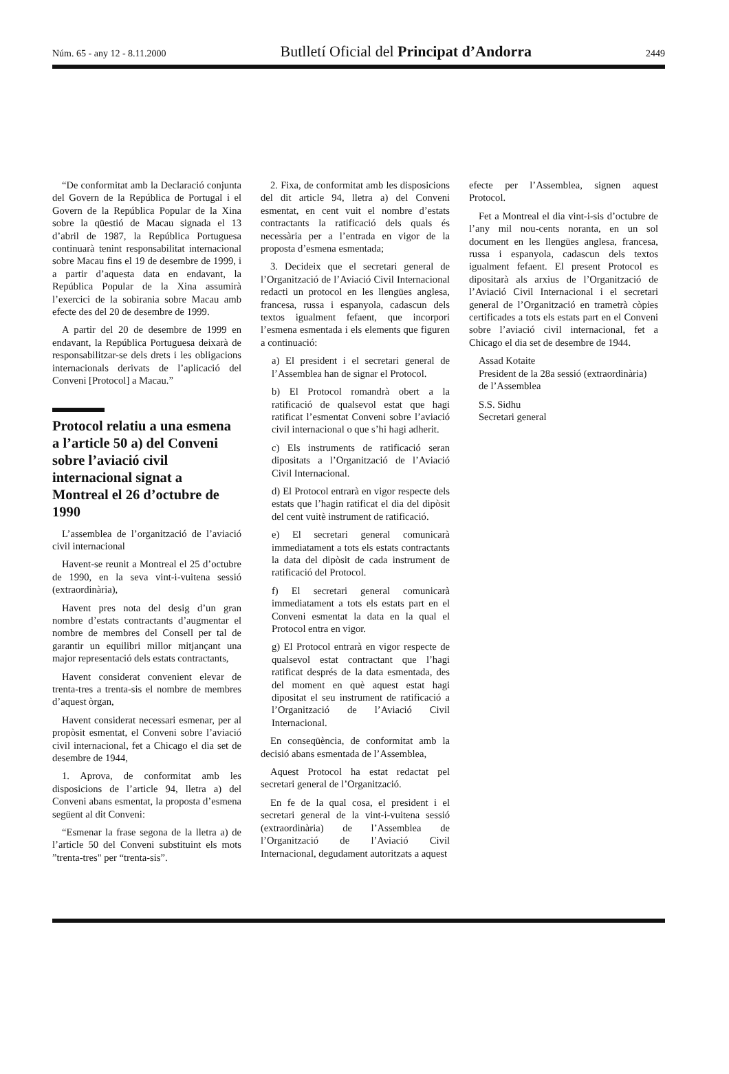Núm. 65 - any 12 - 8.11.2000 Butlletí Oficial del Principat d’Andorra 2449
“De conformitat amb la Declaració conjunta del Govern de la República de Portugal i el Govern de la República Popular de la Xina sobre la qüestió de Macau signada el 13 d’abril de 1987, la República Portuguesa continuarà tenint responsabilitat internacional sobre Macau fins el 19 de desembre de 1999, i a partir d’aquesta data en endavant, la República Popular de la Xina assumirà l’exercici de la sobirania sobre Macau amb efecte des del 20 de desembre de 1999.
A partir del 20 de desembre de 1999 en endavant, la República Portuguesa deixarà de responsabilitzar-se dels drets i les obligacions internacionals derivats de l’aplicació del Conveni [Protocol] a Macau.”
Protocol relatiu a una esmena a l’article 50 a) del Conveni sobre l’aviació civil internacional signat a Montreal el 26 d’octubre de 1990
L’assemblea de l’organització de l’aviació civil internacional
Havent-se reunit a Montreal el 25 d’octubre de 1990, en la seva vint-i-vuitena sessió (extraordinària),
Havent pres nota del desig d’un gran nombre d’estats contractants d’augmentar el nombre de membres del Consell per tal de garantir un equilibri millor mitjançant una major representació dels estats contractants,
Havent considerat convenient elevar de trenta-tres a trenta-sis el nombre de membres d’aquest òrgan,
Havent considerat necessari esmenar, per al propòsit esmentat, el Conveni sobre l’aviació civil internacional, fet a Chicago el dia set de desembre de 1944,
1. Aprova, de conformitat amb les disposicions de l’article 94, lletra a) del Conveni abans esmentat, la proposta d’esmena següent al dit Conveni:
“Esmenar la frase segona de la lletra a) de l’article 50 del Conveni substituint els mots ”trenta-tres" per “trenta-sis”.
2. Fixa, de conformitat amb les disposicions del dit article 94, lletra a) del Conveni esmentat, en cent vuit el nombre d’estats contractants la ratificació dels quals és necessària per a l’entrada en vigor de la proposta d’esmena esmentada;
3. Decideix que el secretari general de l’Organització de l’Aviació Civil Internacional redacti un protocol en les llengües anglesa, francesa, russa i espanyola, cadascun dels textos igualment fefaent, que incorpori l’esmena esmentada i els elements que figuren a continuació:
a) El president i el secretari general de l’Assemblea han de signar el Protocol.
b) El Protocol romandrà obert a la ratificació de qualsevol estat que hagi ratificat l’esmentat Conveni sobre l’aviació civil internacional o que s’hi hagi adherit.
c) Els instruments de ratificació seran dipositats a l’Organització de l’Aviació Civil Internacional.
d) El Protocol entrarà en vigor respecte dels estats que l’hagin ratificat el dia del dipòsit del cent vuitè instrument de ratificació.
e) El secretari general comunicarà immediatament a tots els estats contractants la data del dipòsit de cada instrument de ratificació del Protocol.
f) El secretari general comunicarà immediatament a tots els estats part en el Conveni esmentat la data en la qual el Protocol entra en vigor.
g) El Protocol entrarà en vigor respecte de qualsevol estat contractant que l’hagi ratificat després de la data esmentada, des del moment en què aquest estat hagi dipositat el seu instrument de ratificació a l’Organització de l’Aviació Civil Internacional.
En conseqüència, de conformitat amb la decisió abans esmentada de l’Assemblea,
Aquest Protocol ha estat redactat pel secretari general de l’Organització.
En fe de la qual cosa, el president i el secretari general de la vint-i-vuitena sessió (extraordinària) de l’Assemblea de l’Organització de l’Aviació Civil Internacional, degudament autoritzats a aquest
efecte per l’Assemblea, signen aquest Protocol.
Fet a Montreal el dia vint-i-sis d’octubre de l’any mil nou-cents noranta, en un sol document en les llengües anglesa, francesa, russa i espanyola, cadascun dels textos igualment fefaent. El present Protocol es dipositarà als arxius de l’Organització de l’Aviació Civil Internacional i el secretari general de l’Organització en trametrà còpies certificades a tots els estats part en el Conveni sobre l’aviació civil internacional, fet a Chicago el dia set de desembre de 1944.
Assad Kotaite
President de la 28a sessió (extraordinària) de l’Assemblea
S.S. Sidhu
Secretari general